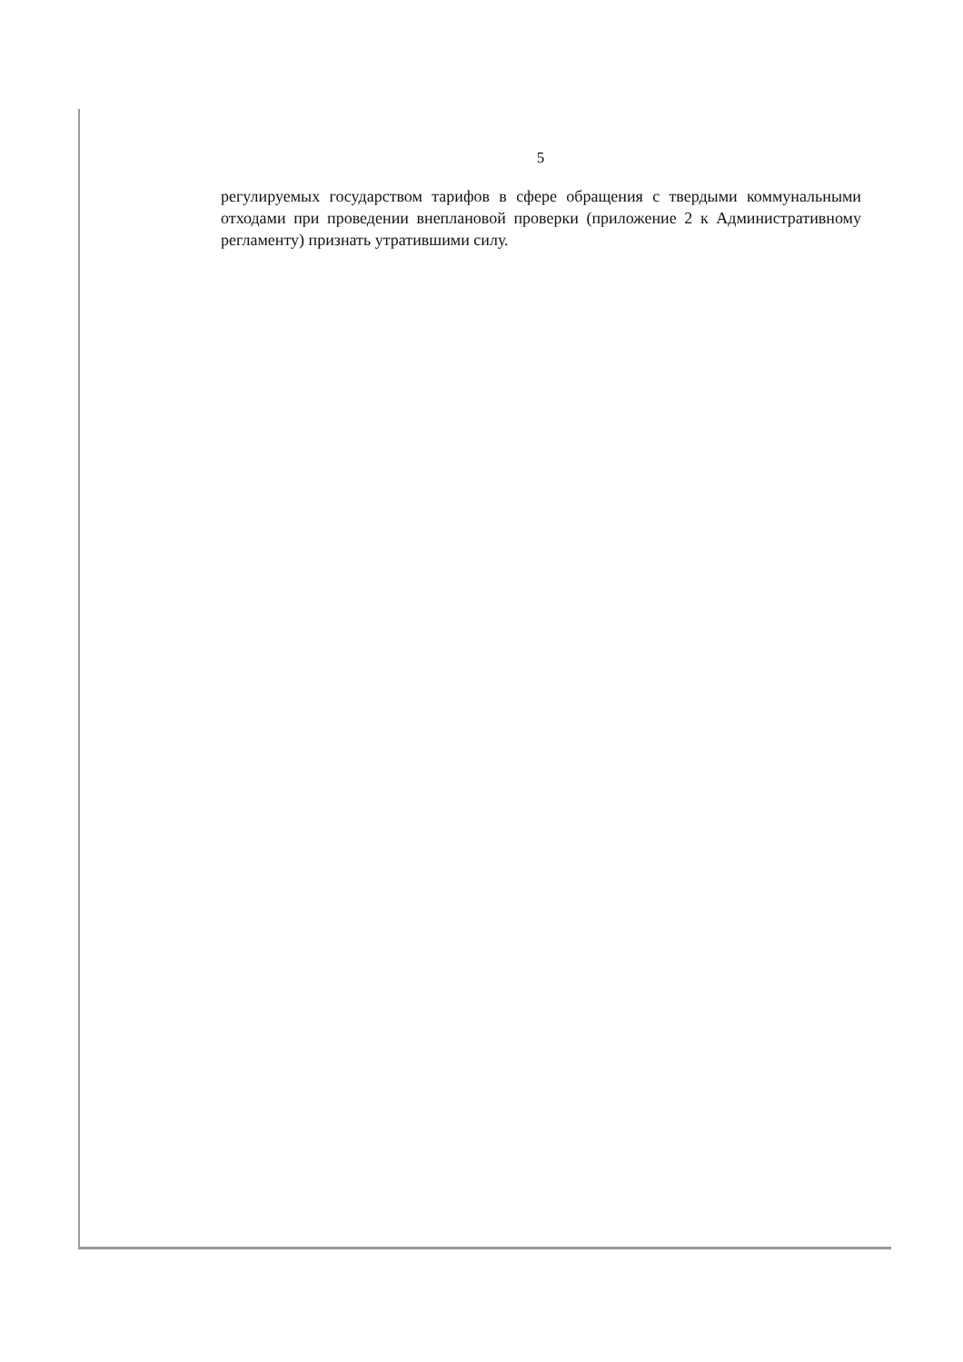5
регулируемых государством тарифов в сфере обращения с твердыми коммунальными отходами при проведении внеплановой проверки (приложение 2 к Административному регламенту) признать утратившими силу.